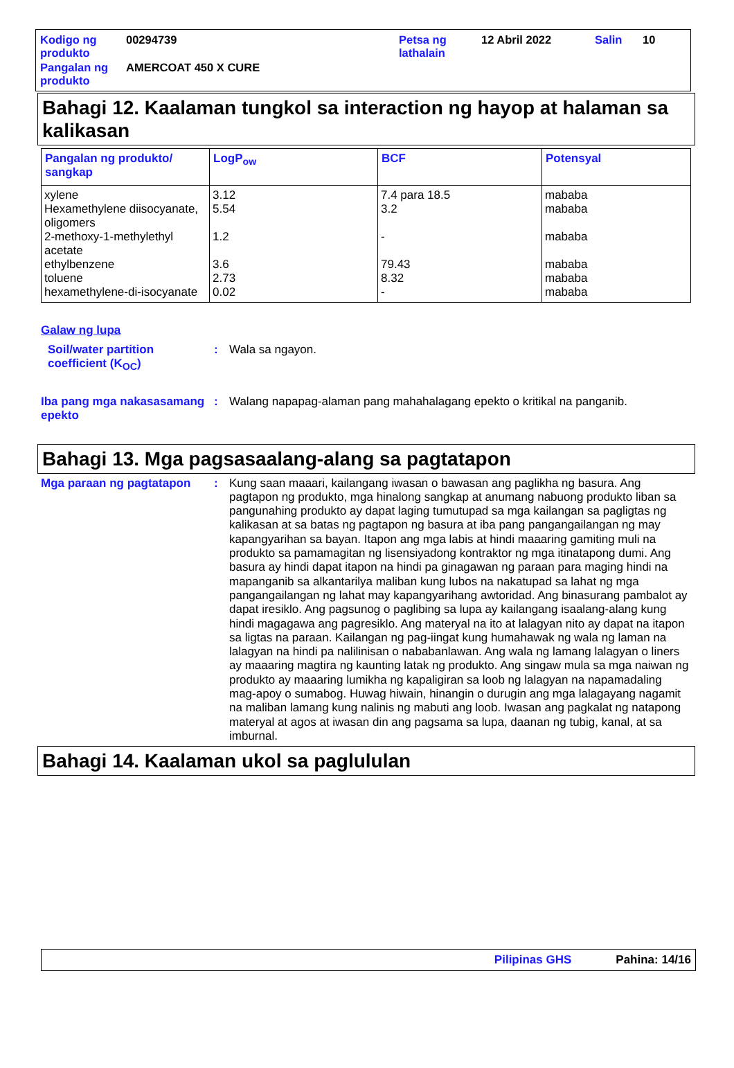| Kodigo ng produkto | 00294739 | Petsa ng lathalain | 12 Abril 2022 | Salin | 10 |
| Pangalan ng produkto | AMERCOAT 450 X CURE | | | | |
Bahagi 12. Kaalaman tungkol sa interaction ng hayop at halaman sa kalikasan
| Pangalan ng produkto/ sangkap | LogP<sub>ow</sub> | BCF | Potensyal |
| --- | --- | --- | --- |
| xylene | 3.12 | 7.4 para 18.5 | mababa |
| Hexamethylene diisocyanate, oligomers | 5.54 | 3.2 | mababa |
| 2-methoxy-1-methylethyl acetate | 1.2 | - | mababa |
| ethylbenzene | 3.6 | 79.43 | mababa |
| toluene | 2.73 | 8.32 | mababa |
| hexamethylene-di-isocyanate | 0.02 | - | mababa |
Galaw ng lupa
Soil/water partition coefficient (K<sub>OC</sub>)
: Wala sa ngayon.
Iba pang mga nakasasamang epekto
: Walang napapag-alaman pang mahahalagang epekto o kritikal na panganib.
Bahagi 13. Mga pagsasaalang-alang sa pagtatapon
Mga paraan ng pagtatapon : Kung saan maaari, kailangang iwasan o bawasan ang paglikha ng basura. Ang pagtapon ng produkto, mga hinalong sangkap at anumang nabuong produkto liban sa pangunahing produkto ay dapat laging tumutupad sa mga kailangan sa pagligtas ng kalikasan at sa batas ng pagtapon ng basura at iba pang pangangailangan ng may kapangyarihan sa bayan. Itapon ang mga labis at hindi maaaring gamiting muli na produkto sa pamamagitan ng lisensiyadong kontraktor ng mga itinatapong dumi. Ang basura ay hindi dapat itapon na hindi pa ginagawan ng paraan para maging hindi na mapanganib sa alkantarilya maliban kung lubos na nakatupad sa lahat ng mga pangangailangan ng lahat may kapangyarihang awtoridad. Ang binasurang pambalot ay dapat iresiklo. Ang pagsunog o paglibing sa lupa ay kailangang isaalang-alang kung hindi magagawa ang pagresiklo. Ang materyal na ito at lalagyan nito ay dapat na itapon sa ligtas na paraan. Kailangan ng pag-iingat kung humahawak ng wala ng laman na lalagyan na hindi pa nalilinisan o nababanlawan. Ang wala ng lamang lalagyan o liners ay maaaring magtira ng kaunting latak ng produkto. Ang singaw mula sa mga naiwan ng produkto ay maaaring lumikha ng kapaligiran sa loob ng lalagyan na napamadaling mag-apoy o sumabog. Huwag hiwain, hinangin o durugin ang mga lalagayang nagamit na maliban lamang kung nalinis ng mabuti ang loob. Iwasan ang pagkalat ng natapong materyal at agos at iwasan din ang pagsama sa lupa, daanan ng tubig, kanal, at sa imburnal.
Bahagi 14. Kaalaman ukol sa paglululan
Pilipinas GHS Pahina: 14/16